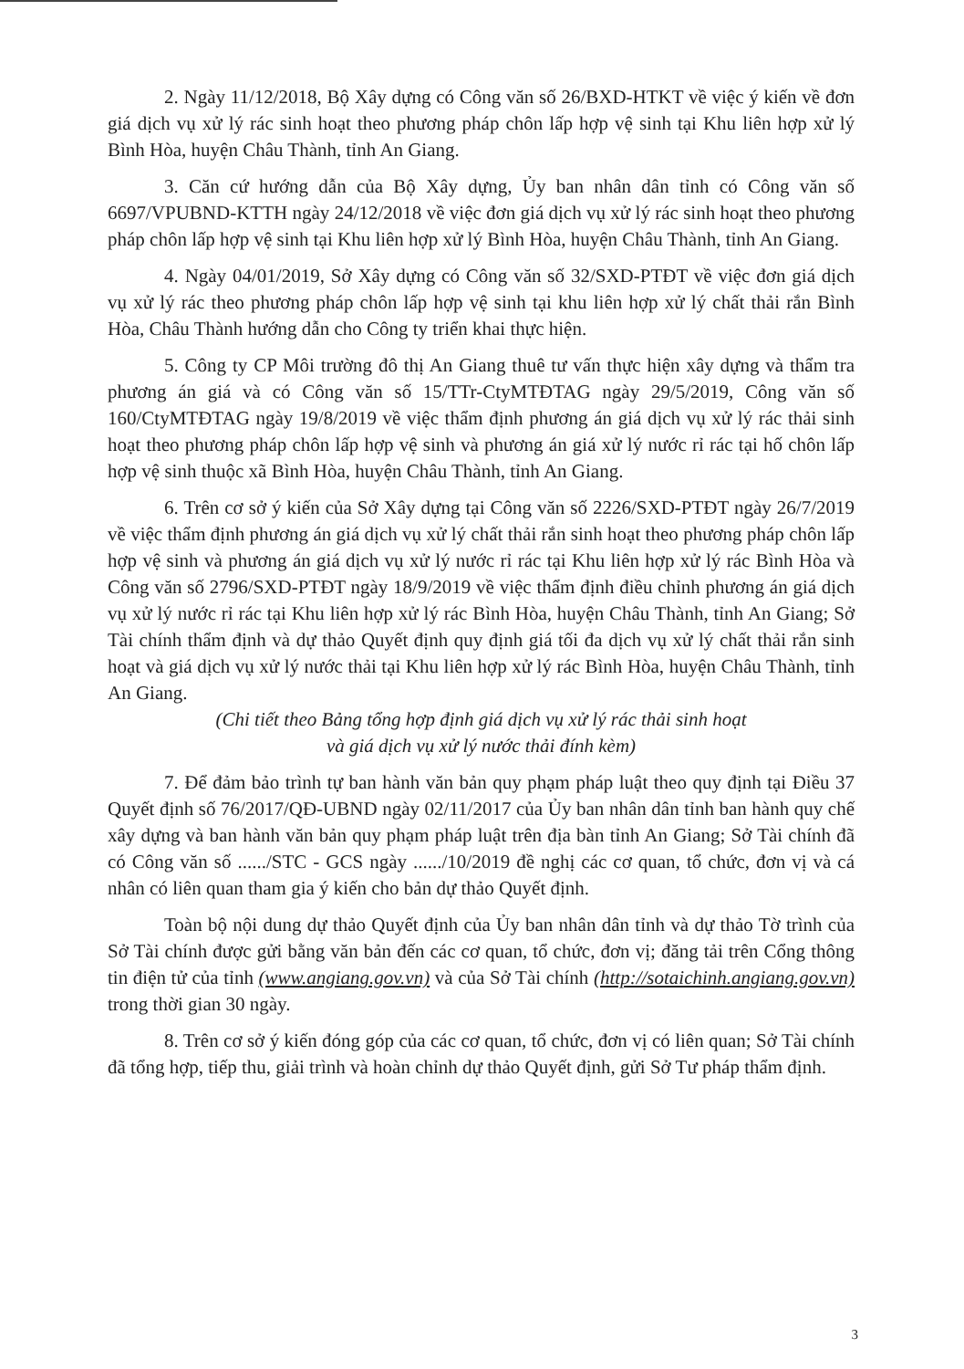2. Ngày 11/12/2018, Bộ Xây dựng có Công văn số 26/BXD-HTKT về việc ý kiến về đơn giá dịch vụ xử lý rác sinh hoạt theo phương pháp chôn lấp hợp vệ sinh tại Khu liên hợp xử lý Bình Hòa, huyện Châu Thành, tỉnh An Giang.
3. Căn cứ hướng dẫn của Bộ Xây dựng, Ủy ban nhân dân tỉnh có Công văn số 6697/VPUBND-KTTH ngày 24/12/2018 về việc đơn giá dịch vụ xử lý rác sinh hoạt theo phương pháp chôn lấp hợp vệ sinh tại Khu liên hợp xử lý Bình Hòa, huyện Châu Thành, tỉnh An Giang.
4. Ngày 04/01/2019, Sở Xây dựng có Công văn số 32/SXD-PTĐT về việc đơn giá dịch vụ xử lý rác theo phương pháp chôn lấp hợp vệ sinh tại khu liên hợp xử lý chất thải rắn Bình Hòa, Châu Thành hướng dẫn cho Công ty triển khai thực hiện.
5. Công ty CP Môi trường đô thị An Giang thuê tư vấn thực hiện xây dựng và thẩm tra phương án giá và có Công văn số 15/TTr-CtyMTĐTAG ngày 29/5/2019, Công văn số 160/CtyMTĐTAG ngày 19/8/2019 về việc thẩm định phương án giá dịch vụ xử lý rác thải sinh hoạt theo phương pháp chôn lấp hợp vệ sinh và phương án giá xử lý nước rỉ rác tại hố chôn lấp hợp vệ sinh thuộc xã Bình Hòa, huyện Châu Thành, tỉnh An Giang.
6. Trên cơ sở ý kiến của Sở Xây dựng tại Công văn số 2226/SXD-PTĐT ngày 26/7/2019 về việc thẩm định phương án giá dịch vụ xử lý chất thải rắn sinh hoạt theo phương pháp chôn lấp hợp vệ sinh và phương án giá dịch vụ xử lý nước rỉ rác tại Khu liên hợp xử lý rác Bình Hòa và Công văn số 2796/SXD-PTĐT ngày 18/9/2019 về việc thẩm định điều chỉnh phương án giá dịch vụ xử lý nước rỉ rác tại Khu liên hợp xử lý rác Bình Hòa, huyện Châu Thành, tỉnh An Giang; Sở Tài chính thẩm định và dự thảo Quyết định quy định giá tối đa dịch vụ xử lý chất thải rắn sinh hoạt và giá dịch vụ xử lý nước thải tại Khu liên hợp xử lý rác Bình Hòa, huyện Châu Thành, tỉnh An Giang.
(Chi tiết theo Bảng tổng hợp định giá dịch vụ xử lý rác thải sinh hoạt
và giá dịch vụ xử lý nước thải đính kèm)
7. Để đảm bảo trình tự ban hành văn bản quy phạm pháp luật theo quy định tại Điều 37 Quyết định số 76/2017/QĐ-UBND ngày 02/11/2017 của Ủy ban nhân dân tỉnh ban hành quy chế xây dựng và ban hành văn bản quy phạm pháp luật trên địa bàn tỉnh An Giang; Sở Tài chính đã có Công văn số ....../STC - GCS ngày ....../10/2019 đề nghị các cơ quan, tổ chức, đơn vị và cá nhân có liên quan tham gia ý kiến cho bản dự thảo Quyết định.
Toàn bộ nội dung dự thảo Quyết định của Ủy ban nhân dân tỉnh và dự thảo Tờ trình của Sở Tài chính được gửi bằng văn bản đến các cơ quan, tổ chức, đơn vị; đăng tải trên Cổng thông tin điện tử của tỉnh (www.angiang.gov.vn) và của Sở Tài chính (http://sotaichinh.angiang.gov.vn) trong thời gian 30 ngày.
8. Trên cơ sở ý kiến đóng góp của các cơ quan, tổ chức, đơn vị có liên quan; Sở Tài chính đã tổng hợp, tiếp thu, giải trình và hoàn chỉnh dự thảo Quyết định, gửi Sở Tư pháp thẩm định.
3